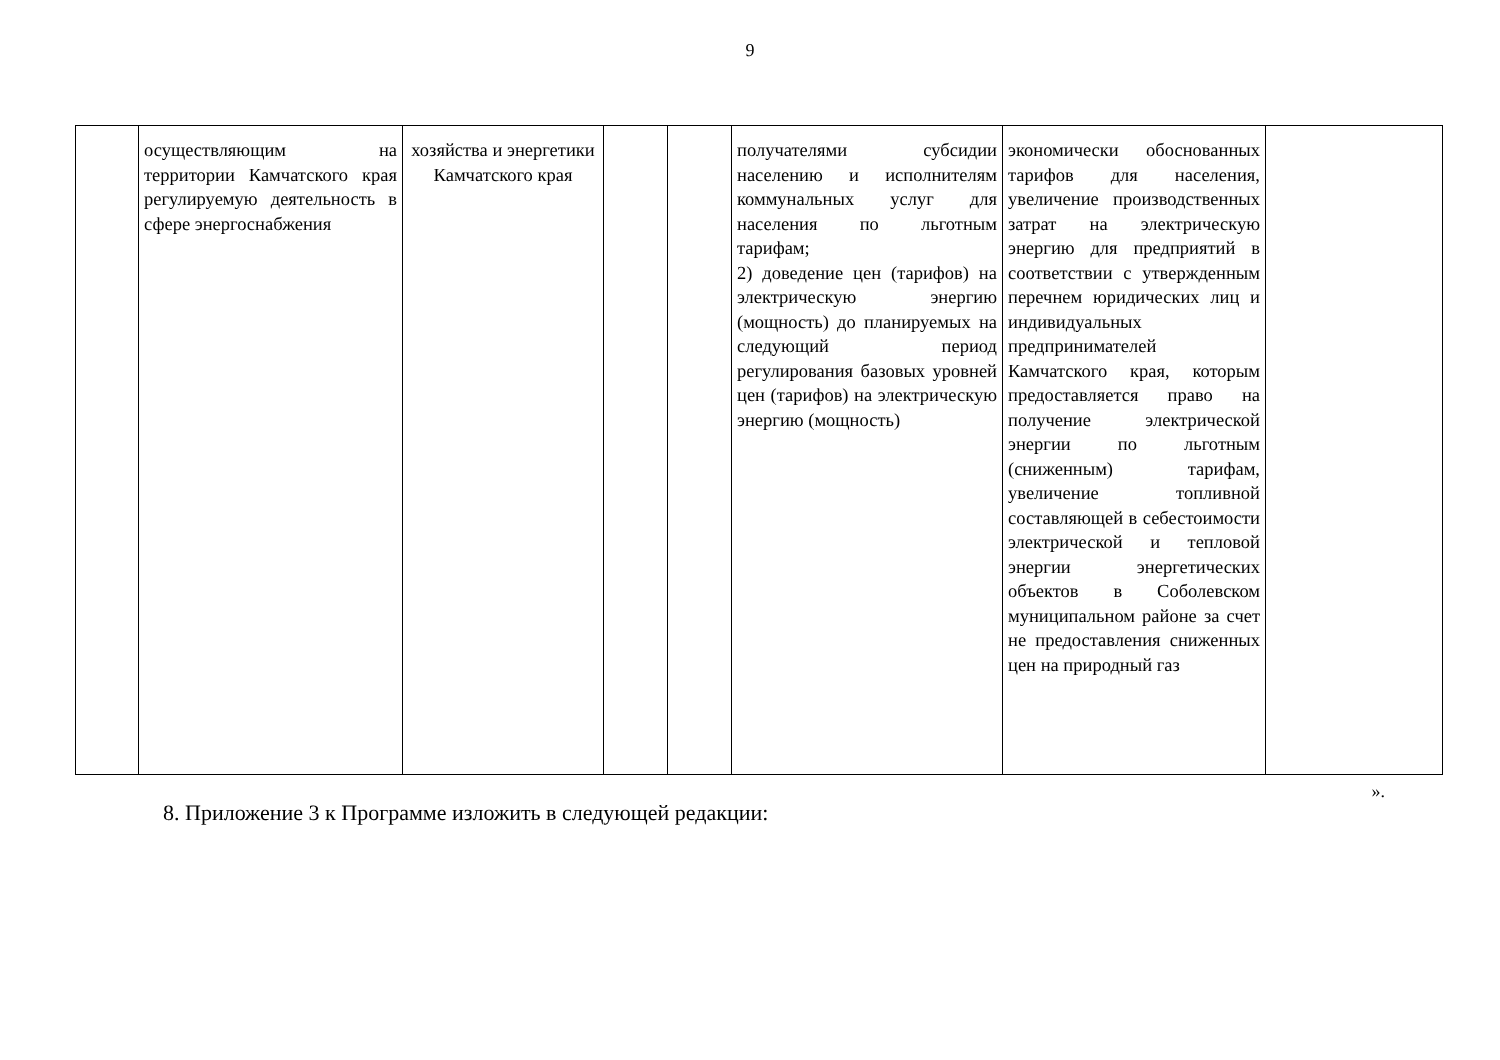9
| | осуществляющим на территории Камчатского края регулируемую деятельность в сфере энергоснабжения | хозяйства и энергетики Камчатского края | | | получателями субсидии населению и исполнителям коммунальных услуг для населения по льготным тарифам; 2) доведение цен (тарифов) на электрическую энергию (мощность) до планируемых на следующий период регулирования базовых уровней цен (тарифов) на электрическую энергию (мощность) | экономически обоснованных тарифов для населения, увеличение производственных затрат на электрическую энергию для предприятий в соответствии с утвержденным перечнем юридических лиц и индивидуальных предпринимателей Камчатского края, которым предоставляется право на получение электрической энергии по льготным (сниженным) тарифам, увеличение топливной составляющей в себестоимости электрической и тепловой энергии энергетических объектов в Соболевском муниципальном районе за счет не предоставления сниженных цен на природный газ | |
».
8. Приложение 3 к Программе изложить в следующей редакции: